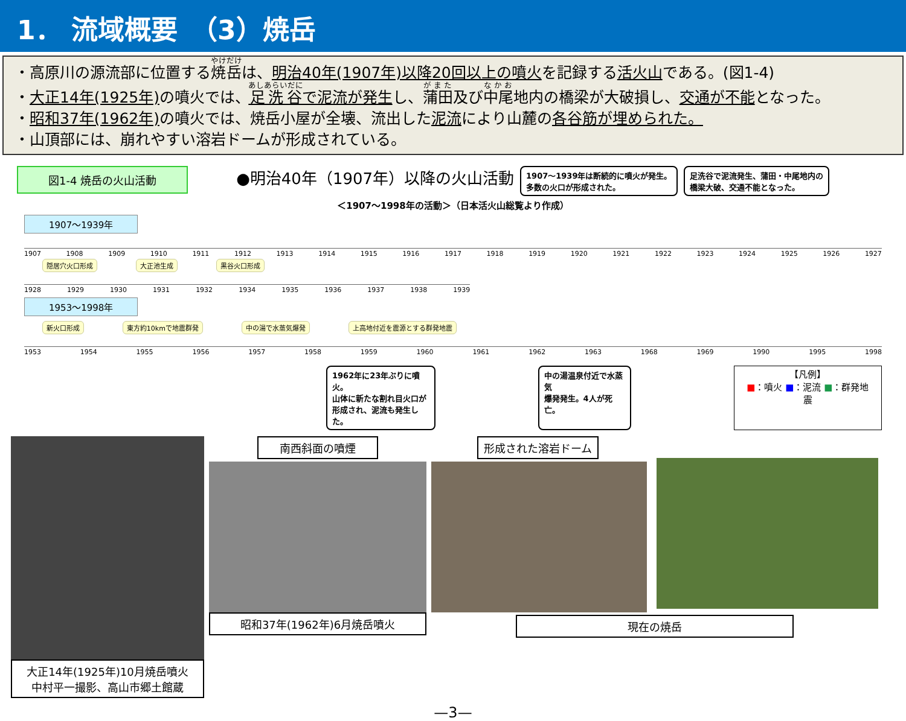1． 流域概要　（3）焼岳
・高原川の源流部に位置する焼岳は、明治40年(1907年)以降20回以上の噴火を記録する活火山である。(図1-4)
・大正14年(1925年) の噴火では、足洗谷で泥流が発生し、蒲田及び中尾地内の橋梁が大破損し、交通が不能となった。
・昭和37年(1962年) の噴火では、焼岳小屋が全壊、流出した泥流により山麓の各谷筋が埋められた。
・山頂部には、崩れやすい溶岩ドームが形成されている。
図1-4 焼岳の火山活動
●明治40年（1907年）以降の火山活動
1907～1939年は断続的に噴火が発生。
多数の火口が形成された。
足洗谷で泥流発生、蒲田・中尾地内の
橋梁大破、交通不能となった。
＜1907～1998年の活動＞（日本活火山総覧より作成）
1907～1939年
1907 1908 1909 1910 1911 1912 1913 1914 1915 1916 1917 1918 1919 1920 1921 1922 1923 1924 1925 1926 1927
隠居穴火口形成 大正池生成 黒谷火口形成
1928 1929 1930 1931 1932 1934 1935 1936 1937 1938 1939
1953～1998年
新火口形成 東方約10kmで地震群発 中の湯で水蒸気爆発 上高地付近を震源とする群発地震
1953 1954 1955 1956 1957 1958 1959 1960 1961 1962 1963 1968 1969 1990 1995 1998
1962年に23年ぶりに噴火。
山体に新たな割れ目火口が
形成され、泥流も発生した。
中の湯温泉付近で水蒸気
爆発発生。4人が死亡。
【凡例】
■：噴火 ■：泥流 ■：群発地震
大正14年(1925年)10月焼岳噴火
中村平一撮影、高山市郷土館蔵
南西斜面の噴煙
昭和37年(1962年)6月焼岳噴火
形成された溶岩ドーム
現在の焼岳
—3—